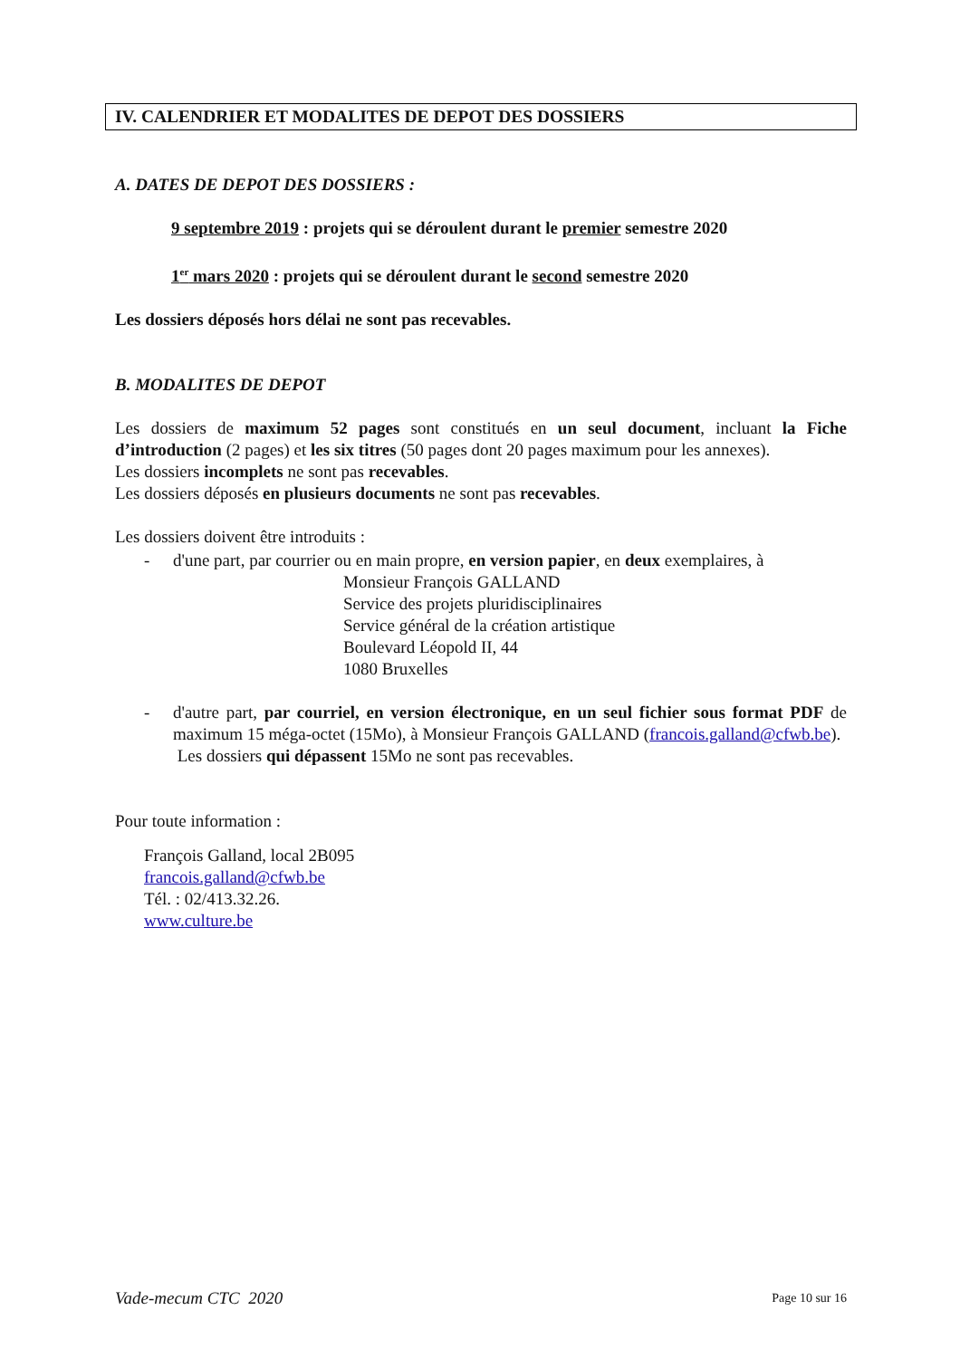IV. CALENDRIER ET MODALITES DE DEPOT DES DOSSIERS
A. DATES DE DEPOT DES DOSSIERS :
9 septembre 2019 : projets qui se déroulent durant le premier semestre 2020
1<sup>er</sup> mars 2020 : projets qui se déroulent durant le second semestre 2020
Les dossiers déposés hors délai ne sont pas recevables.
B. MODALITES DE DEPOT
Les dossiers de maximum 52 pages sont constitués en un seul document, incluant la Fiche d’introduction (2 pages) et les six titres (50 pages dont 20 pages maximum pour les annexes).
Les dossiers incomplets ne sont pas recevables.
Les dossiers déposés en plusieurs documents ne sont pas recevables.
Les dossiers doivent être introduits :
- d'une part, par courrier ou en main propre, en version papier, en deux exemplaires, à
Monsieur François GALLAND
Service des projets pluridisciplinaires
Service général de la création artistique
Boulevard Léopold II, 44
1080 Bruxelles
- d'autre part, par courriel, en version électronique, en un seul fichier sous format PDF de maximum 15 méga-octet (15Mo), à Monsieur François GALLAND (francois.galland@cfwb.be).
Les dossiers qui dépassent 15Mo ne sont pas recevables.
Pour toute information :
François Galland, local 2B095
francois.galland@cfwb.be
Tél. : 02/413.32.26.
www.culture.be
Vade-mecum CTC 2020 Page 10 sur 16